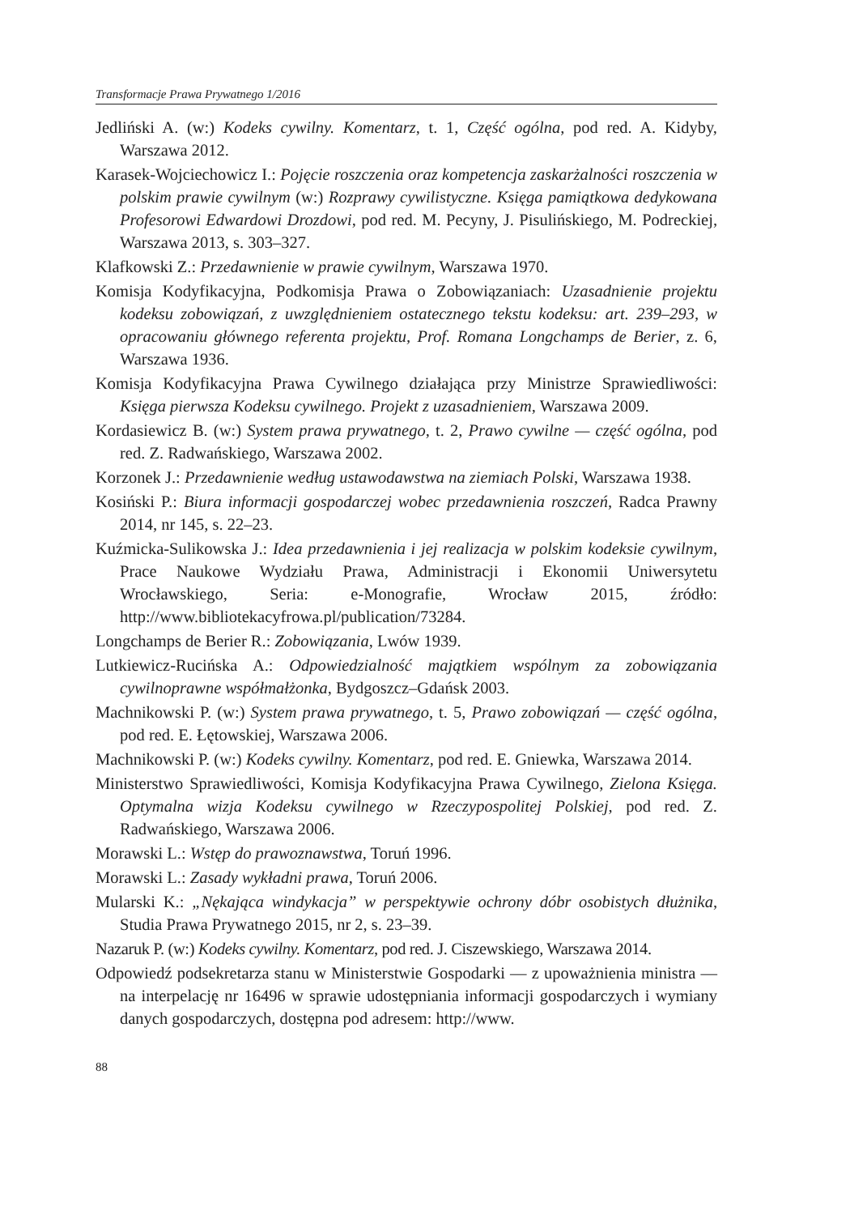Transformacje Prawa Prywatnego 1/2016
Jedliński A. (w:) Kodeks cywilny. Komentarz, t. 1, Część ogólna, pod red. A. Kidyby, Warszawa 2012.
Karasek-Wojciechowicz I.: Pojęcie roszczenia oraz kompetencja zaskarżalności roszczenia w polskim prawie cywilnym (w:) Rozprawy cywilistyczne. Księga pamiątkowa dedykowana Profesorowi Edwardowi Drozdowi, pod red. M. Pecyny, J. Pisulińskiego, M. Podreckiej, Warszawa 2013, s. 303–327.
Klafkowski Z.: Przedawnienie w prawie cywilnym, Warszawa 1970.
Komisja Kodyfikacyjna, Podkomisja Prawa o Zobowiązaniach: Uzasadnienie projektu kodeksu zobowiązań, z uwzględnieniem ostatecznego tekstu kodeksu: art. 239–293, w opracowaniu głównego referenta projektu, Prof. Romana Longchamps de Berier, z. 6, Warszawa 1936.
Komisja Kodyfikacyjna Prawa Cywilnego działająca przy Ministrze Sprawiedliwości: Księga pierwsza Kodeksu cywilnego. Projekt z uzasadnieniem, Warszawa 2009.
Kordasiewicz B. (w:) System prawa prywatnego, t. 2, Prawo cywilne — część ogólna, pod red. Z. Radwańskiego, Warszawa 2002.
Korzonek J.: Przedawnienie według ustawodawstwa na ziemiach Polski, Warszawa 1938.
Kosiński P.: Biura informacji gospodarczej wobec przedawnienia roszczeń, Radca Prawny 2014, nr 145, s. 22–23.
Kuźmicka-Sulikowska J.: Idea przedawnienia i jej realizacja w polskim kodeksie cywilnym, Prace Naukowe Wydziału Prawa, Administracji i Ekonomii Uniwersytetu Wrocławskiego, Seria: e-Monografie, Wrocław 2015, źródło: http://www.bibliotekacyfrowa.pl/publication/73284.
Longchamps de Berier R.: Zobowiązania, Lwów 1939.
Lutkiewicz-Rucińska A.: Odpowiedzialność majątkiem wspólnym za zobowiązania cywilnoprawne współmałżonka, Bydgoszcz–Gdańsk 2003.
Machnikowski P. (w:) System prawa prywatnego, t. 5, Prawo zobowiązań — część ogólna, pod red. E. Łętowskiej, Warszawa 2006.
Machnikowski P. (w:) Kodeks cywilny. Komentarz, pod red. E. Gniewka, Warszawa 2014.
Ministerstwo Sprawiedliwości, Komisja Kodyfikacyjna Prawa Cywilnego, Zielona Księga. Optymalna wizja Kodeksu cywilnego w Rzeczypospolitej Polskiej, pod red. Z. Radwańskiego, Warszawa 2006.
Morawski L.: Wstęp do prawoznawstwa, Toruń 1996.
Morawski L.: Zasady wykładni prawa, Toruń 2006.
Mularski K.: „Nękająca windykacja” w perspektywie ochrony dóbr osobistych dłużnika, Studia Prawa Prywatnego 2015, nr 2, s. 23–39.
Nazaruk P. (w:) Kodeks cywilny. Komentarz, pod red. J. Ciszewskiego, Warszawa 2014.
Odpowiedź podsekretarza stanu w Ministerstwie Gospodarki — z upoważnienia ministra — na interpelację nr 16496 w sprawie udostępniania informacji gospodarczych i wymiany danych gospodarczych, dostępna pod adresem: http://www.
88